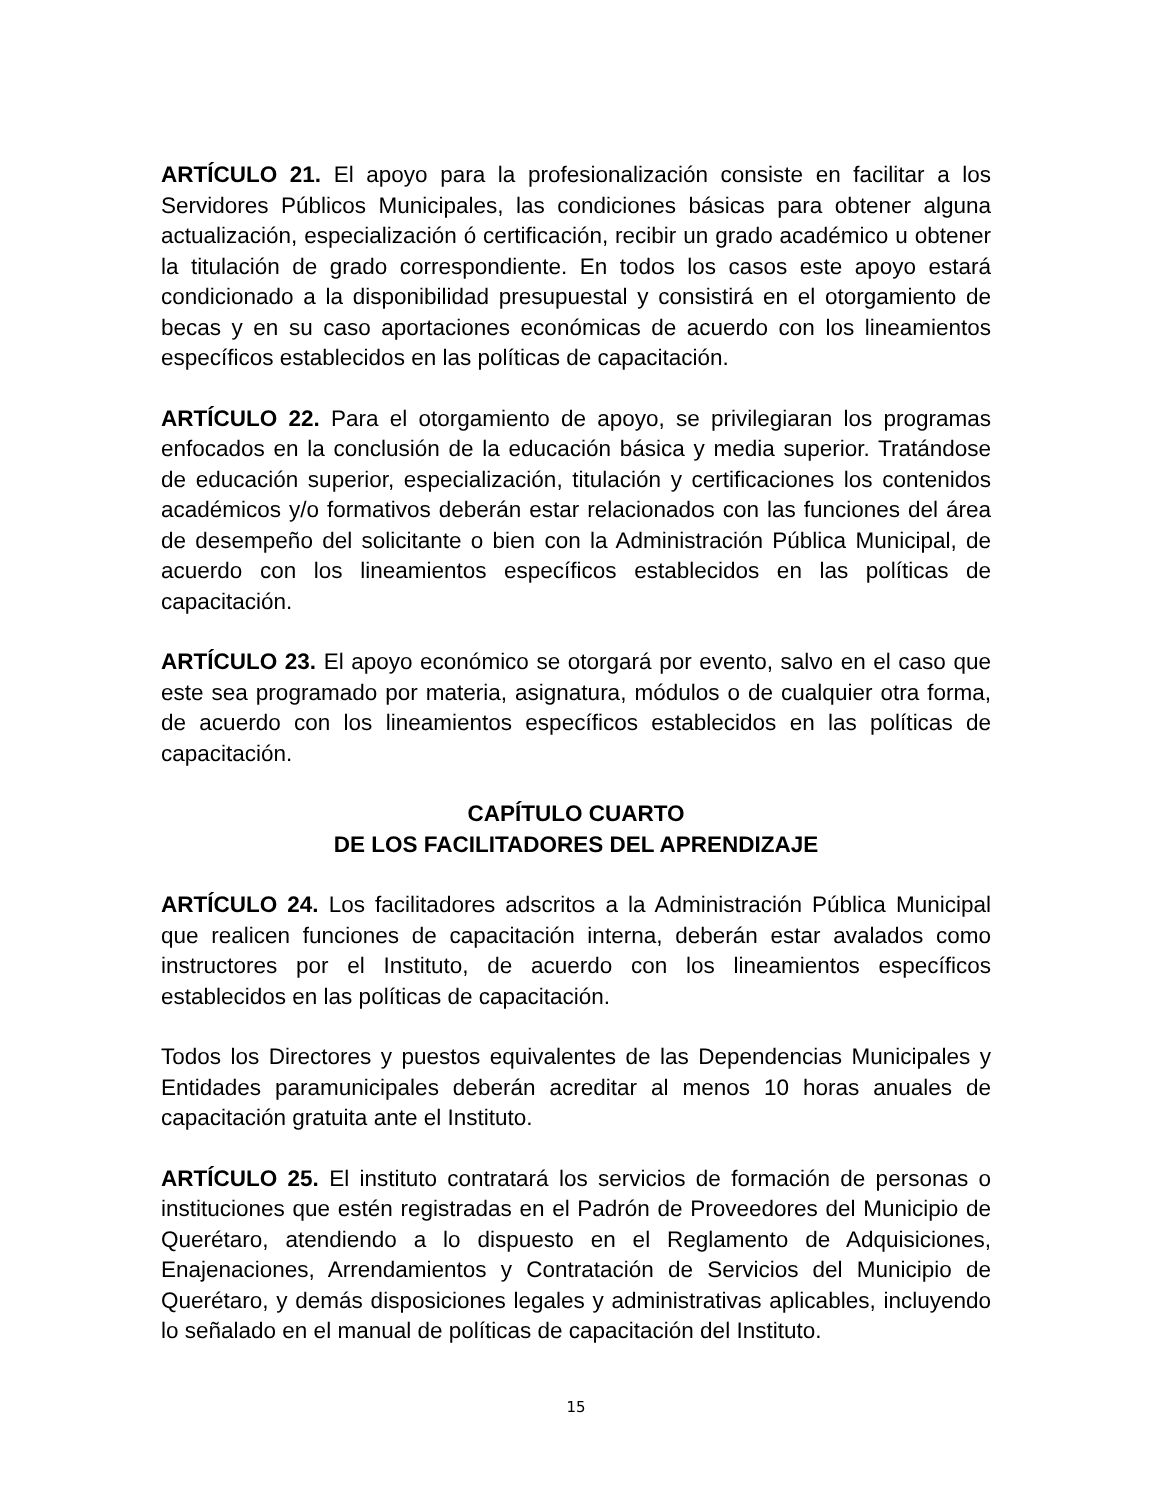ARTÍCULO 21. El apoyo para la profesionalización consiste en facilitar a los Servidores Públicos Municipales, las condiciones básicas para obtener alguna actualización, especialización ó certificación, recibir un grado académico u obtener la titulación de grado correspondiente. En todos los casos este apoyo estará condicionado a la disponibilidad presupuestal y consistirá en el otorgamiento de becas y en su caso aportaciones económicas de acuerdo con los lineamientos específicos establecidos en las políticas de capacitación.
ARTÍCULO 22. Para el otorgamiento de apoyo, se privilegiaran los programas enfocados en la conclusión de la educación básica y media superior. Tratándose de educación superior, especialización, titulación y certificaciones los contenidos académicos y/o formativos deberán estar relacionados con las funciones del área de desempeño del solicitante o bien con la Administración Pública Municipal, de acuerdo con los lineamientos específicos establecidos en las políticas de capacitación.
ARTÍCULO 23. El apoyo económico se otorgará por evento, salvo en el caso que este sea programado por materia, asignatura, módulos o de cualquier otra forma, de acuerdo con los lineamientos específicos establecidos en las políticas de capacitación.
CAPÍTULO CUARTO
DE LOS FACILITADORES DEL APRENDIZAJE
ARTÍCULO 24. Los facilitadores adscritos a la Administración Pública Municipal que realicen funciones de capacitación interna, deberán estar avalados como instructores por el Instituto, de acuerdo con los lineamientos específicos establecidos en las políticas de capacitación.
Todos los Directores y puestos equivalentes de las Dependencias Municipales y Entidades paramunicipales deberán acreditar al menos 10 horas anuales de capacitación gratuita ante el Instituto.
ARTÍCULO 25. El instituto contratará los servicios de formación de personas o instituciones que estén registradas en el Padrón de Proveedores del Municipio de Querétaro, atendiendo a lo dispuesto en el Reglamento de Adquisiciones, Enajenaciones, Arrendamientos y Contratación de Servicios del Municipio de Querétaro, y demás disposiciones legales y administrativas aplicables, incluyendo lo señalado en el manual de políticas de capacitación del Instituto.
15